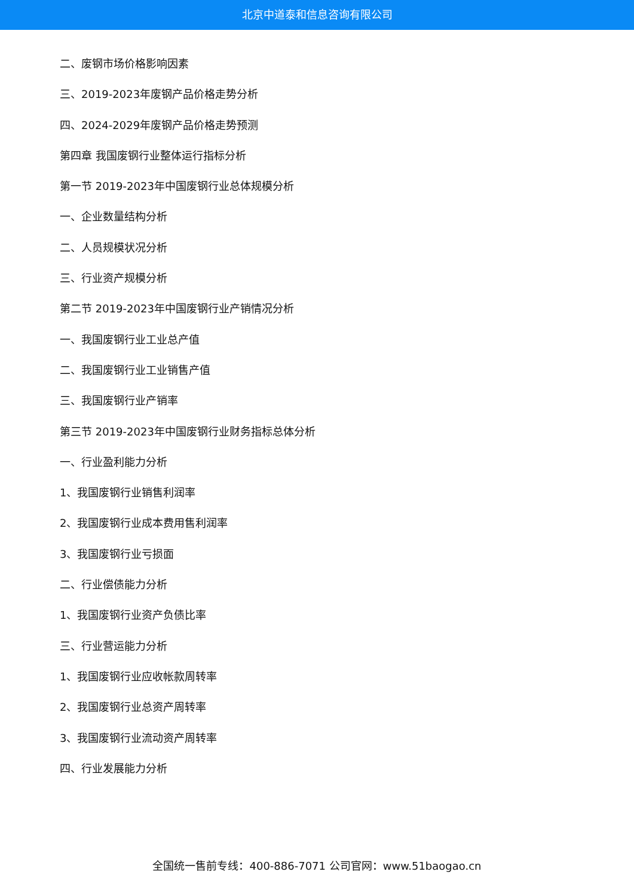北京中道泰和信息咨询有限公司
二、废钢市场价格影响因素
三、2019-2023年废钢产品价格走势分析
四、2024-2029年废钢产品价格走势预测
第四章 我国废钢行业整体运行指标分析
第一节 2019-2023年中国废钢行业总体规模分析
一、企业数量结构分析
二、人员规模状况分析
三、行业资产规模分析
第二节 2019-2023年中国废钢行业产销情况分析
一、我国废钢行业工业总产值
二、我国废钢行业工业销售产值
三、我国废钢行业产销率
第三节 2019-2023年中国废钢行业财务指标总体分析
一、行业盈利能力分析
1、我国废钢行业销售利润率
2、我国废钢行业成本费用售利润率
3、我国废钢行业亏损面
二、行业偿债能力分析
1、我国废钢行业资产负债比率
三、行业营运能力分析
1、我国废钢行业应收帐款周转率
2、我国废钢行业总资产周转率
3、我国废钢行业流动资产周转率
四、行业发展能力分析
全国统一售前专线：400-886-7071 公司官网：www.51baogao.cn